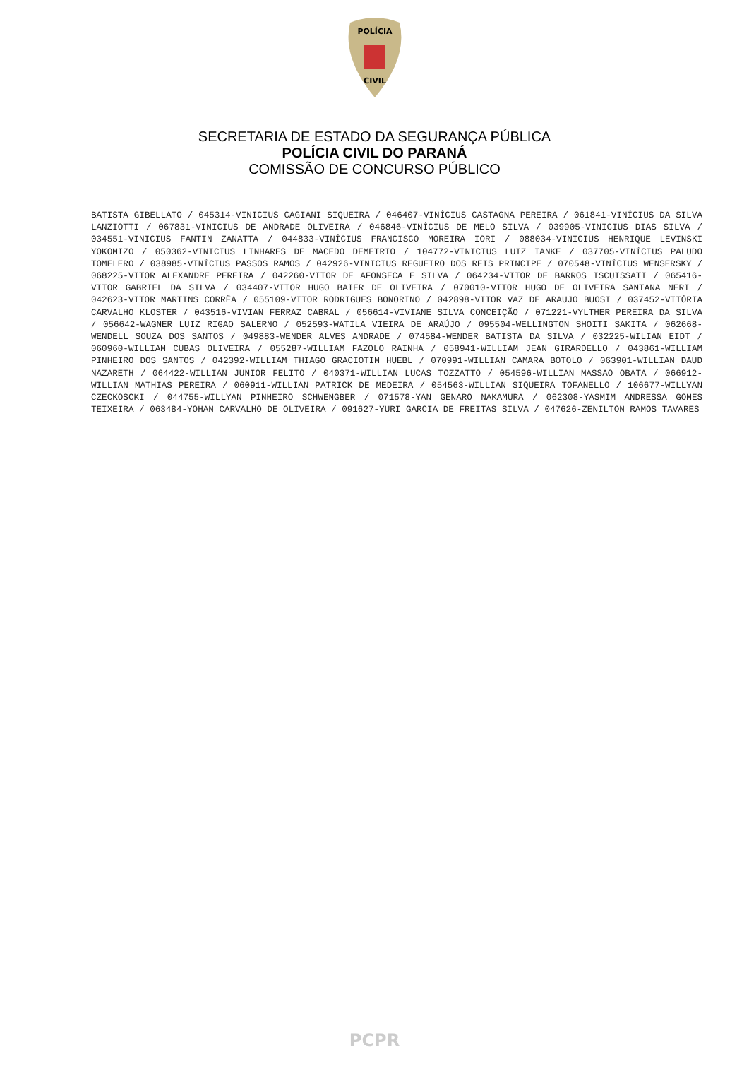POLÍCIA
CIVIL
SECRETARIA DE ESTADO DA SEGURANÇA PÚBLICA
POLÍCIA CIVIL DO PARANÁ
COMISSÃO DE CONCURSO PÚBLICO
BATISTA GIBELLATO / 045314-VINICIUS CAGIANI SIQUEIRA / 046407-VINÍCIUS CASTAGNA PEREIRA / 061841-VINÍCIUS DA SILVA LANZIOTTI / 067831-VINICIUS DE ANDRADE OLIVEIRA / 046846-VINÍCIUS DE MELO SILVA / 039905-VINICIUS DIAS SILVA / 034551-VINICIUS FANTIN ZANATTA / 044833-VINÍCIUS FRANCISCO MOREIRA IORI / 088034-VINICIUS HENRIQUE LEVINSKI YOKOMIZO / 050362-VINICIUS LINHARES DE MACEDO DEMETRIO / 104772-VINICIUS LUIZ IANKE / 037705-VINÍCIUS PALUDO TOMELERO / 038985-VINÍCIUS PASSOS RAMOS / 042926-VINICIUS REGUEIRO DOS REIS PRINCIPE / 070548-VINÍCIUS WENSERSKY / 068225-VITOR ALEXANDRE PEREIRA / 042260-VITOR DE AFONSECA E SILVA / 064234-VITOR DE BARROS ISCUISSATI / 065416-VITOR GABRIEL DA SILVA / 034407-VITOR HUGO BAIER DE OLIVEIRA / 070010-VITOR HUGO DE OLIVEIRA SANTANA NERI / 042623-VITOR MARTINS CORRÊA / 055109-VITOR RODRIGUES BONORINO / 042898-VITOR VAZ DE ARAUJO BUOSI / 037452-VITÓRIA CARVALHO KLOSTER / 043516-VIVIAN FERRAZ CABRAL / 056614-VIVIANE SILVA CONCEIÇÃO / 071221-VYLTHER PEREIRA DA SILVA / 056642-WAGNER LUIZ RIGAO SALERNO / 052593-WATILA VIEIRA DE ARAÚJO / 095504-WELLINGTON SHOITI SAKITA / 062668-WENDELL SOUZA DOS SANTOS / 049883-WENDER ALVES ANDRADE / 074584-WENDER BATISTA DA SILVA / 032225-WILIAN EIDT / 060960-WILLIAM CUBAS OLIVEIRA / 055287-WILLIAM FAZOLO RAINHA / 058941-WILLIAM JEAN GIRARDELLO / 043861-WILLIAM PINHEIRO DOS SANTOS / 042392-WILLIAM THIAGO GRACIOTIM HUEBL / 070991-WILLIAN CAMARA BOTOLO / 063901-WILLIAN DAUD NAZARETH / 064422-WILLIAN JUNIOR FELITO / 040371-WILLIAN LUCAS TOZZATTO / 054596-WILLIAN MASSAO OBATA / 066912-WILLIAN MATHIAS PEREIRA / 060911-WILLIAN PATRICK DE MEDEIRA / 054563-WILLIAN SIQUEIRA TOFANELLO / 106677-WILLYAN CZECKOSCKI / 044755-WILLYAN PINHEIRO SCHWENGBER / 071578-YAN GENARO NAKAMURA / 062308-YASMIM ANDRESSA GOMES TEIXEIRA / 063484-YOHAN CARVALHO DE OLIVEIRA / 091627-YURI GARCIA DE FREITAS SILVA / 047626-ZENILTON RAMOS TAVARES
PCPR